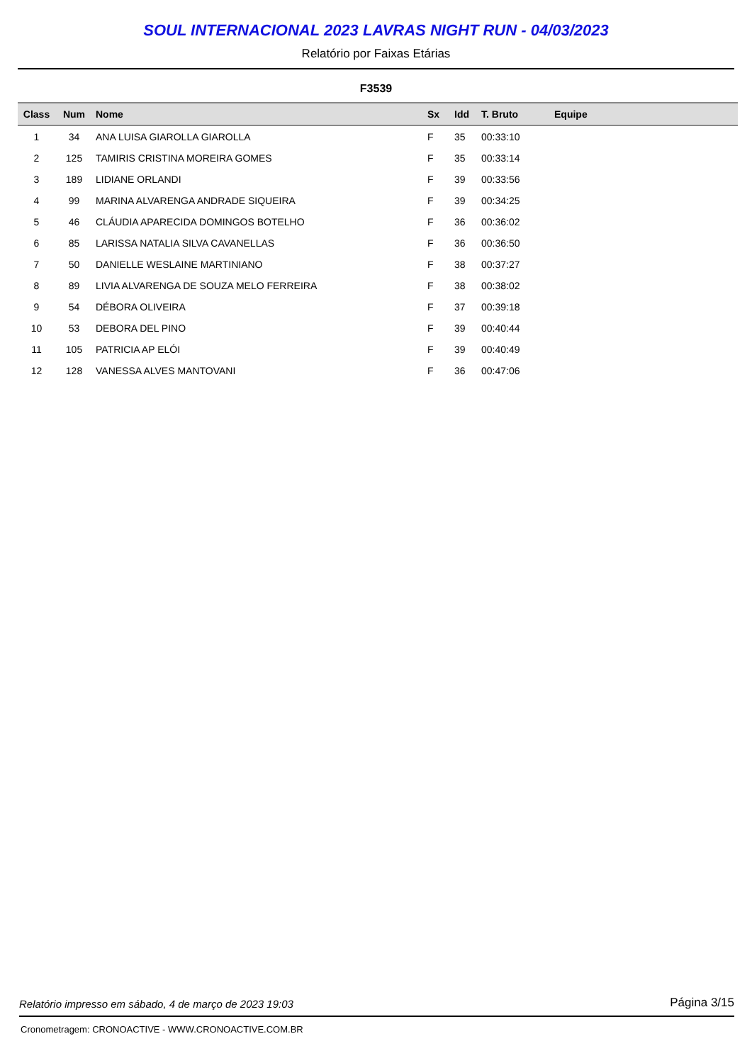SOUL INTERNACIONAL 2023 LAVRAS NIGHT RUN - 04/03/2023
Relatório por Faixas Etárias
F3539
| Class | Num | Nome | Sx | Idd | T. Bruto | Equipe |
| --- | --- | --- | --- | --- | --- | --- |
| 1 | 34 | ANA LUISA GIAROLLA GIAROLLA | F | 35 | 00:33:10 | |
| 2 | 125 | TAMIRIS CRISTINA MOREIRA GOMES | F | 35 | 00:33:14 | |
| 3 | 189 | LIDIANE ORLANDI | F | 39 | 00:33:56 | |
| 4 | 99 | MARINA ALVARENGA ANDRADE SIQUEIRA | F | 39 | 00:34:25 | |
| 5 | 46 | CLÁUDIA APARECIDA DOMINGOS BOTELHO | F | 36 | 00:36:02 | |
| 6 | 85 | LARISSA NATALIA SILVA CAVANELLAS | F | 36 | 00:36:50 | |
| 7 | 50 | DANIELLE WESLAINE MARTINIANO | F | 38 | 00:37:27 | |
| 8 | 89 | LIVIA ALVARENGA DE SOUZA MELO FERREIRA | F | 38 | 00:38:02 | |
| 9 | 54 | DÉBORA OLIVEIRA | F | 37 | 00:39:18 | |
| 10 | 53 | DEBORA DEL PINO | F | 39 | 00:40:44 | |
| 11 | 105 | PATRICIA AP ELÓI | F | 39 | 00:40:49 | |
| 12 | 128 | VANESSA ALVES MANTOVANI | F | 36 | 00:47:06 | |
Relatório impresso em sábado, 4 de março de 2023 19:03 Página 3/15
Cronometragem: CRONOACTIVE - WWW.CRONOACTIVE.COM.BR